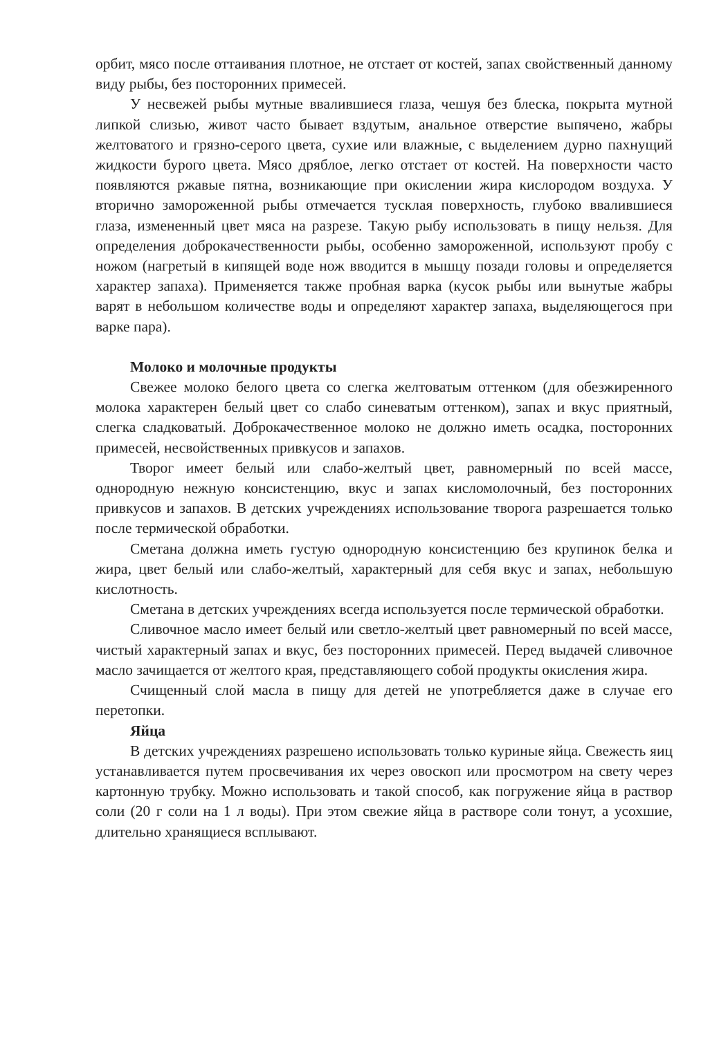орбит, мясо после оттаивания плотное, не отстает от костей, запах свойственный данному виду рыбы, без посторонних примесей.
У несвежей рыбы мутные ввалившиеся глаза, чешуя без блеска, покрыта мутной липкой слизью, живот часто бывает вздутым, анальное отверстие выпячено, жабры желтоватого и грязно-серого цвета, сухие или влажные, с выделением дурно пахнущий жидкости бурого цвета. Мясо дряблое, легко отстает от костей. На поверхности часто появляются ржавые пятна, возникающие при окислении жира кислородом воздуха. У вторично замороженной рыбы отмечается тусклая поверхность, глубоко ввалившиеся глаза, измененный цвет мяса на разрезе. Такую рыбу использовать в пищу нельзя. Для определения доброкачественности рыбы, особенно замороженной, используют пробу с ножом (нагретый в кипящей воде нож вводится в мышцу позади головы и определяется характер запаха). Применяется также пробная варка (кусок рыбы или вынутые жабры варят в небольшом количестве воды и определяют характер запаха, выделяющегося при варке пара).
Молоко и молочные продукты
Свежее молоко белого цвета со слегка желтоватым оттенком (для обезжиренного молока характерен белый цвет со слабо синеватым оттенком), запах и вкус приятный, слегка сладковатый. Доброкачественное молоко не должно иметь осадка, посторонних примесей, несвойственных привкусов и запахов.
Творог имеет белый или слабо-желтый цвет, равномерный по всей массе, однородную нежную консистенцию, вкус и запах кисломолочный, без посторонних привкусов и запахов. В детских учреждениях использование творога разрешается только после термической обработки.
Сметана должна иметь густую однородную консистенцию без крупинок белка и жира, цвет белый или слабо-желтый, характерный для себя вкус и запах, небольшую кислотность.
Сметана в детских учреждениях всегда используется после термической обработки.
Сливочное масло имеет белый или светло-желтый цвет равномерный по всей массе, чистый характерный запах и вкус, без посторонних примесей. Перед выдачей сливочное масло зачищается от желтого края, представляющего собой продукты окисления жира.
Счищенный слой масла в пищу для детей не употребляется даже в случае его перетопки.
Яйца
В детских учреждениях разрешено использовать только куриные яйца. Свежесть яиц устанавливается путем просвечивания их через овоскоп или просмотром на свету через картонную трубку. Можно использовать и такой способ, как погружение яйца в раствор соли (20 г соли на 1 л воды). При этом свежие яйца в растворе соли тонут, а усохшие, длительно хранящиеся всплывают.